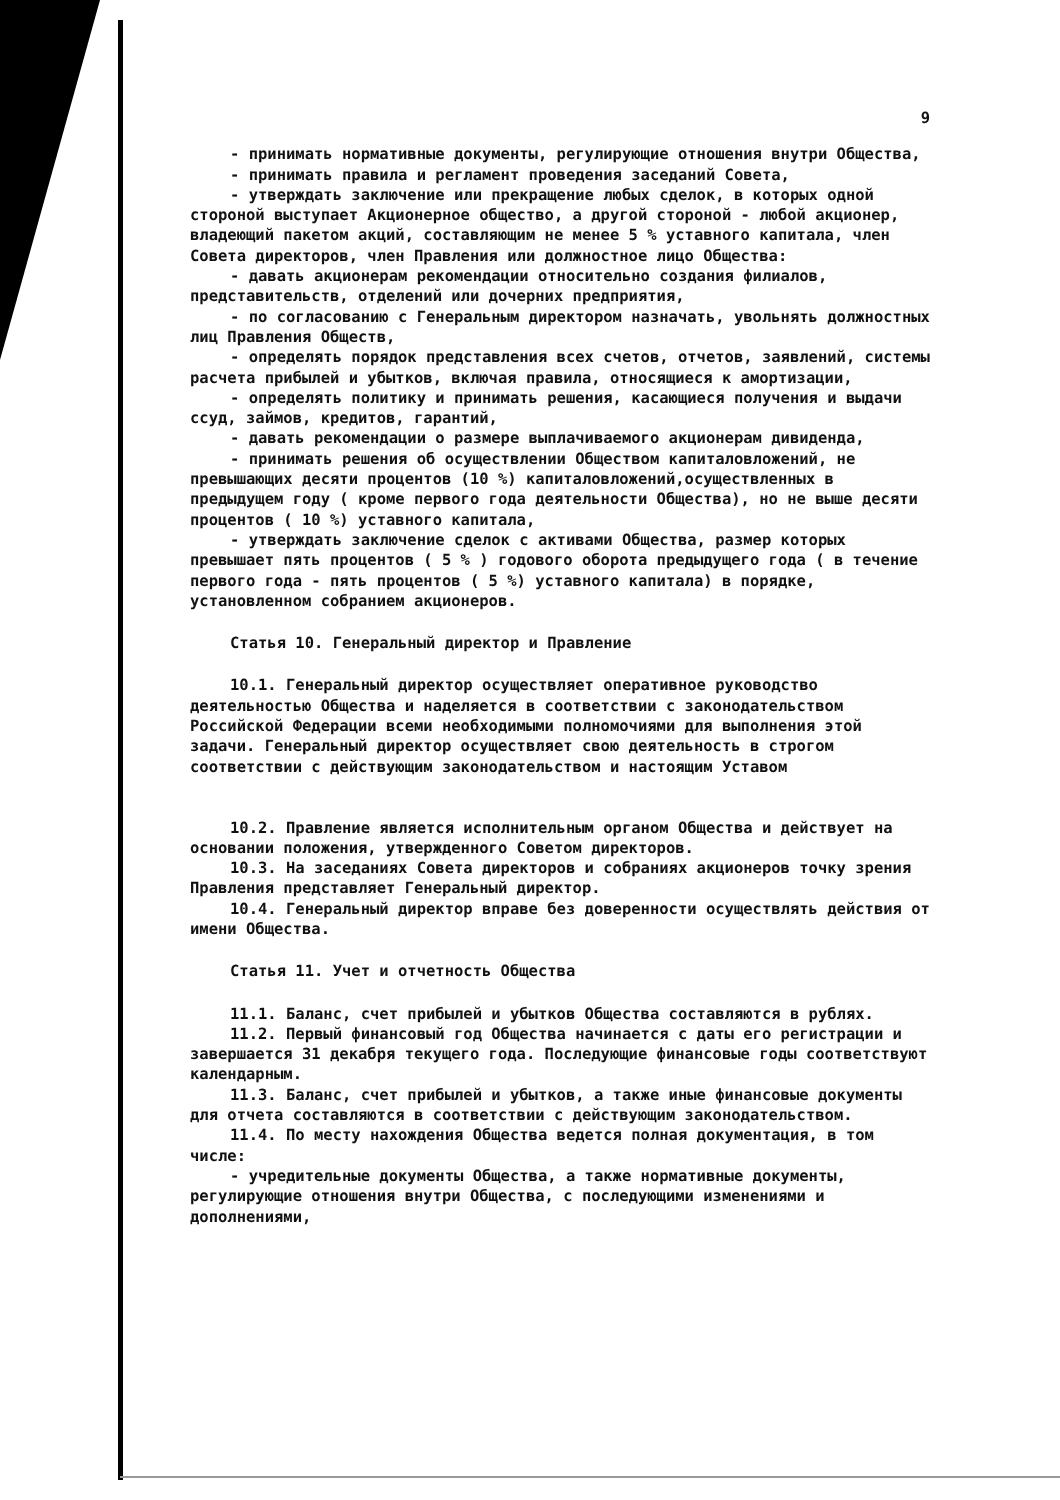9
- принимать нормативные документы, регулирующие отношения внутри Общества,
- принимать правила и регламент проведения заседаний Совета,
- утверждать заключение или прекращение любых сделок, в которых одной стороной выступает Акционерное общество, а другой стороной - любой акционер, владеющий пакетом акций, составляющим не менее 5 % уставного капитала, член Совета директоров, член Правления или должностное лицо Общества:
- давать акционерам рекомендации относительно создания филиалов, представительств, отделений или дочерних предприятия,
- по согласованию с Генеральным директором назначать, увольнять должностных лиц Правления Обществ,
- определять порядок представления всех счетов, отчетов, заявлений, системы расчета прибылей и убытков, включая правила, относящиеся к амортизации,
- определять политику и принимать решения, касающиеся получения и выдачи ссуд, займов, кредитов, гарантий,
- давать рекомендации о размере выплачиваемого акционерам дивиденда,
- принимать решения об осуществлении Обществом капиталовложений, не превышающих десяти процентов (10 %) капиталовложений,осуществленных в предыдущем году ( кроме первого года деятельности Общества), но не выше десяти процентов ( 10 %) уставного капитала,
- утверждать заключение сделок с активами Общества, размер которых превышает пять процентов ( 5 % ) годового оборота предыдущего года ( в течение первого года - пять процентов ( 5 %) уставного капитала) в порядке, установленном собранием акционеров.
Статья 10. Генеральный директор и Правление
10.1. Генеральный директор осуществляет оперативное руководство деятельностью Общества и наделяется в соответствии с законодательством Российской Федерации всеми необходимыми полномочиями для выполнения этой задачи. Генеральный директор осуществляет свою деятельность в строгом соответствии с действующим законодательством и настоящим Уставом
10.2. Правление является исполнительным органом Общества и действует на основании положения, утвержденного Советом директоров.
10.3. На заседаниях Совета директоров и собраниях акционеров точку зрения Правления представляет Генеральный директор.
10.4. Генеральный директор вправе без доверенности осуществлять действия от имени Общества.
Статья 11. Учет и отчетность Общества
11.1. Баланс, счет прибылей и убытков Общества составляются в рублях.
11.2. Первый финансовый год Общества начинается с даты его регистрации и завершается 31 декабря текущего года. Последующие финансовые годы соответствуют календарным.
11.3. Баланс, счет прибылей и убытков, а также иные финансовые документы для отчета составляются в соответствии с действующим законодательством.
11.4. По месту нахождения Общества ведется полная документация, в том числе:
- учредительные документы Общества, а также нормативные документы, регулирующие отношения внутри Общества, с последующими изменениями и дополнениями,